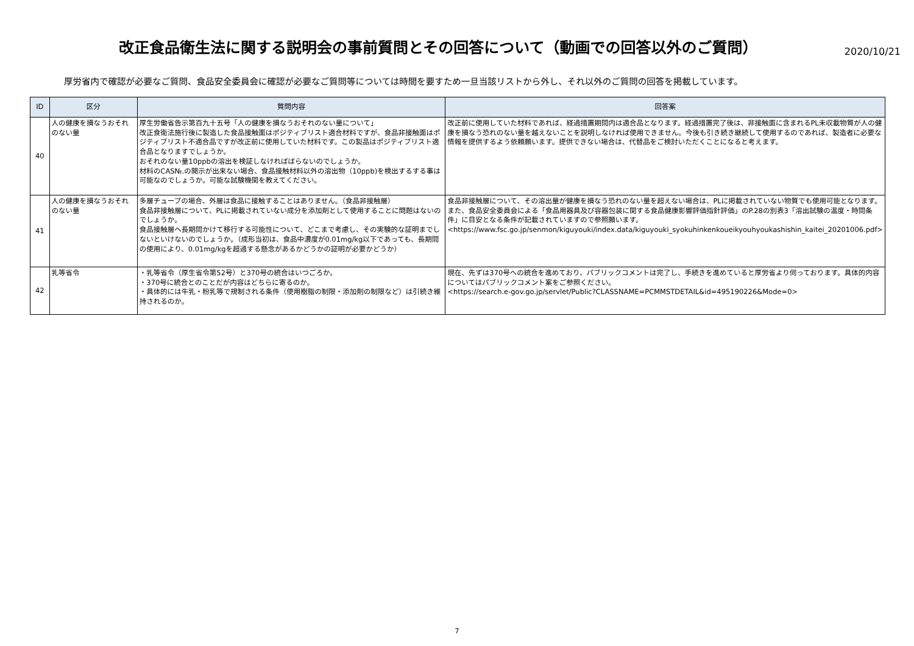改正食品衛生法に関する説明会の事前質問とその回答について（動画での回答以外のご質問）
2020/10/21
厚労省内で確認が必要なご質問、食品安全委員会に確認が必要なご質問等については時間を要すため一旦当該リストから外し、それ以外のご質問の回答を掲載しています。
| ID | 区分 | 質問内容 | 回答案 |
| --- | --- | --- | --- |
| 40 | 人の健康を損なうおそれのない量 | 厚生労働省告示第百九十五号「人の健康を損なうおそれのない量について」 改正食衛法施行後に製造した食品接触面はポジティブリスト適合材料ですが、食品非接触面はポジティブリスト不適合品ですが改正前に使用していた材料です。この製品はポジティブリスト適合品となりますでしょうか。 おそれのない量10ppbの溶出を検証しなければばらないのでしょうか。 材料のCAS№.の開示が出来ない場合、食品接触材料以外の溶出物（10ppb)を検出するする事は可能なのでしょうか。可能な試験機関を教えてください。 | 改正前に使用していた材料であれば、経過措置期間内は適合品となります。経過措置完了後は、非接触面に含まれるPL未収載物質が人の健康を損なう恐れのない量を越えないことを説明しなければ使用できません。今後も引き続き継続して使用するのであれば、製造者に必要な情報を提供するよう依頼願います。提供できない場合は、代替品をご検討いただくことになると考えます。 |
| 41 | 人の健康を損なうおそれのない量 | 多層チューブの場合、外層は食品に接触することはありません。（食品非接触層） 食品非接触層について、PLに掲載されていない成分を添加剤として使用することに問題はないのでしょうか。 食品接触層へ長期間かけて移行する可能性について、どこまで考慮し、その実験的な証明までしないといけないのでしょうか。（成形当初は、食品中濃度が0.01mg/kg以下であっても、長期間の使用により、0.01mg/kgを超過する懸念があるかどうかの証明が必要かどうか） | 食品非接触層について、その溶出量が健康を損なう恐れのない量を超えない場合は、PLに掲載されていない物質でも使用可能となります。また、食品安全委員会による「食品用器具及び容器包装に関する食品健康影響評価指針評価」のP.28の別表3「溶出試験の温度・時間条件」に目安となる条件が記載されていますので参照願います。 <https://www.fsc.go.jp/senmon/kiguyouki/index.data/kiguyouki_syokuhinkenkoueikyouhyoukashishin_kaitei_20201006.pdf> |
| 42 | 乳等省令 | ・乳等省令（厚生省令第52号）と370号の統合はいつごろか。 ・370号に統合とのことだが内容はどちらに寄るのか。 ・具体的には牛乳・粉乳等で規制される条件（使用樹脂の制限・添加剤の制限など）は引続き維持されるのか。 | 現在、先ずは370号への統合を進めており、パブリックコメントは完了し、手続きを進めていると厚労省より伺っております。具体的内容についてはパブリックコメント案をご参照ください。 <https://search.e-gov.go.jp/servlet/Public?CLASSNAME=PCMMSTDETAIL&id=495190226&Mode=0> |
7